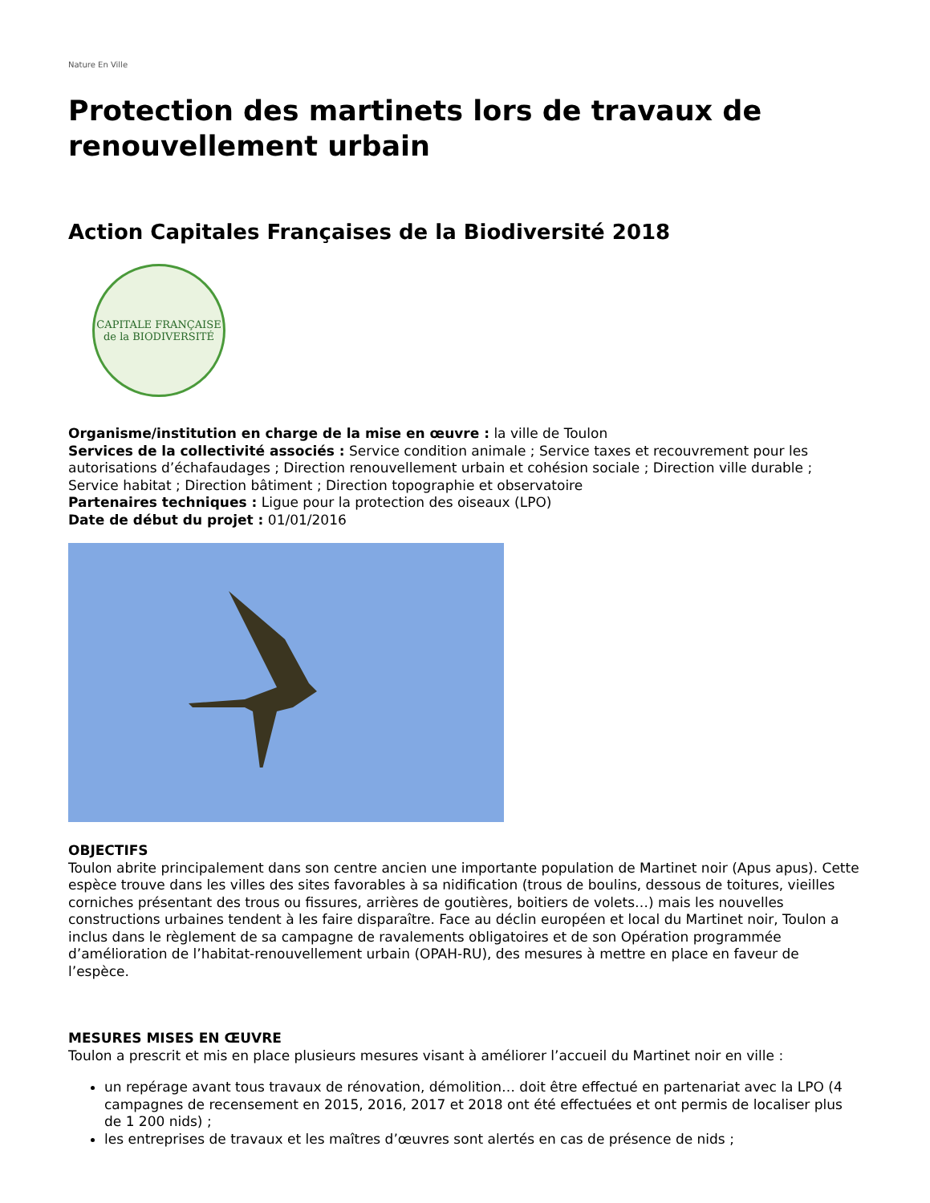Nature En Ville
Protection des martinets lors de travaux de renouvellement urbain
Action Capitales Françaises de la Biodiversité 2018
CAPITALE FRANÇAISE de la BIODIVERSITÉ
Organisme/institution en charge de la mise en œuvre : la ville de Toulon
Services de la collectivité associés : Service condition animale ; Service taxes et recouvrement pour les autorisations d’échafaudages ; Direction renouvellement urbain et cohésion sociale ; Direction ville durable ; Service habitat ; Direction bâtiment ; Direction topographie et observatoire
Partenaires techniques : Ligue pour la protection des oiseaux (LPO)
Date de début du projet : 01/01/2016
OBJECTIFS
Toulon abrite principalement dans son centre ancien une importante population de Martinet noir (Apus apus). Cette espèce trouve dans les villes des sites favorables à sa nidification (trous de boulins, dessous de toitures, vieilles corniches présentant des trous ou fissures, arrières de goutières, boitiers de volets…) mais les nouvelles constructions urbaines tendent à les faire disparaître. Face au déclin européen et local du Martinet noir, Toulon a inclus dans le règlement de sa campagne de ravalements obligatoires et de son Opération programmée d’amélioration de l’habitat-renouvellement urbain (OPAH-RU), des mesures à mettre en place en faveur de l’espèce.
MESURES MISES EN ŒUVRE
Toulon a prescrit et mis en place plusieurs mesures visant à améliorer l’accueil du Martinet noir en ville :
un repérage avant tous travaux de rénovation, démolition… doit être effectué en partenariat avec la LPO (4 campagnes de recensement en 2015, 2016, 2017 et 2018 ont été effectuées et ont permis de localiser plus de 1 200 nids) ;
les entreprises de travaux et les maîtres d’œuvres sont alertés en cas de présence de nids ;